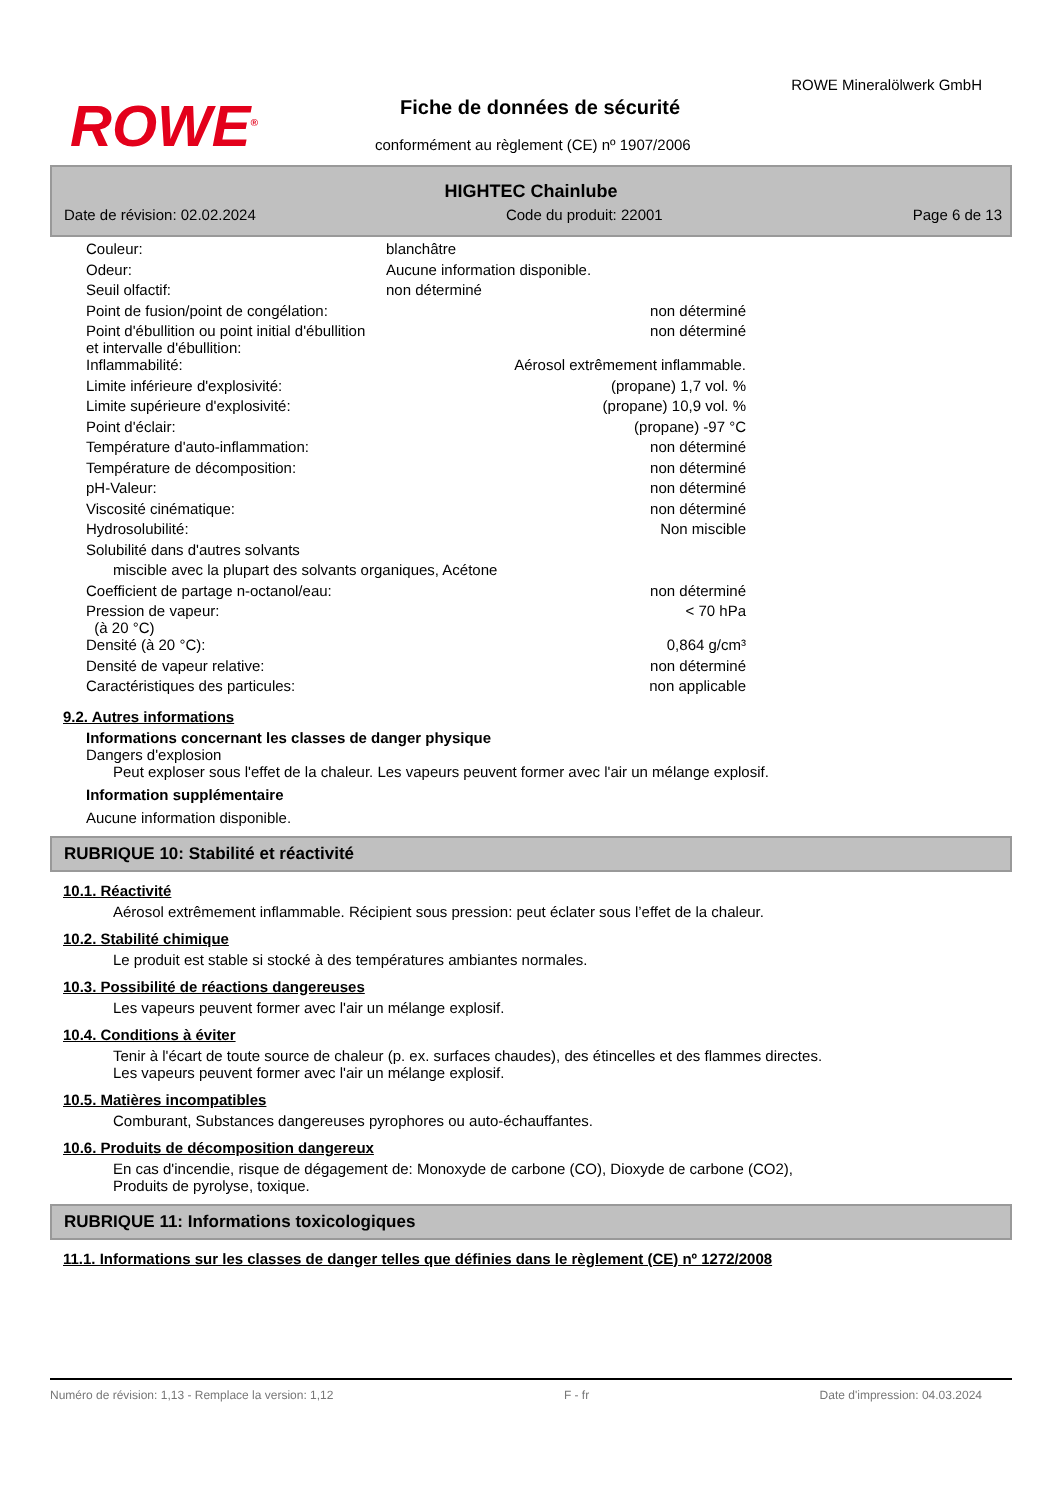ROWE<sup>®</sup>
ROWE Mineralölwerk GmbH
Fiche de données de sécurité
conformément au règlement (CE) nº 1907/2006
HIGHTEC Chainlube
Date de révision: 02.02.2024 Code du produit: 22001 Page 6 de 13
| Couleur: | blanchâtre | |
| Odeur: | Aucune information disponible. | |
| Seuil olfactif: | non déterminé | |
| Point de fusion/point de congélation: | | non déterminé |
| Point d'ébullition ou point initial d'ébullition et intervalle d'ébullition: | | non déterminé |
| Inflammabilité: | | Aérosol extrêmement inflammable. |
| Limite inférieure d'explosivité: | | (propane) 1,7 vol. % |
| Limite supérieure d'explosivité: | | (propane) 10,9 vol. % |
| Point d'éclair: | | (propane) -97 °C |
| Température d'auto-inflammation: | | non déterminé |
| Température de décomposition: | | non déterminé |
| pH-Valeur: | | non déterminé |
| Viscosité cinématique: | | non déterminé |
| Hydrosolubilité: | | Non miscible |
| Solubilité dans d'autres solvants | | |
| miscible avec la plupart des solvants organiques, Acétone | | |
| Coefficient de partage n-octanol/eau: | | non déterminé |
| Pression de vapeur: (à 20 °C) | | < 70 hPa |
| Densité (à 20 °C): | | 0,864 g/cm³ |
| Densité de vapeur relative: | | non déterminé |
| Caractéristiques des particules: | | non applicable |
9.2. Autres informations
Informations concernant les classes de danger physique
Dangers d'explosion
Peut exploser sous l'effet de la chaleur. Les vapeurs peuvent former avec l'air un mélange explosif.
Information supplémentaire
Aucune information disponible.
RUBRIQUE 10: Stabilité et réactivité
10.1. Réactivité
Aérosol extrêmement inflammable. Récipient sous pression: peut éclater sous l’effet de la chaleur.
10.2. Stabilité chimique
Le produit est stable si stocké à des températures ambiantes normales.
10.3. Possibilité de réactions dangereuses
Les vapeurs peuvent former avec l'air un mélange explosif.
10.4. Conditions à éviter
Tenir à l'écart de toute source de chaleur (p. ex. surfaces chaudes), des étincelles et des flammes directes.
Les vapeurs peuvent former avec l'air un mélange explosif.
10.5. Matières incompatibles
Comburant, Substances dangereuses pyrophores ou auto-échauffantes.
10.6. Produits de décomposition dangereux
En cas d'incendie, risque de dégagement de: Monoxyde de carbone (CO), Dioxyde de carbone (CO2),
Produits de pyrolyse, toxique.
RUBRIQUE 11: Informations toxicologiques
11.1. Informations sur les classes de danger telles que définies dans le règlement (CE) nº 1272/2008
Numéro de révision: 1,13 - Remplace la version: 1,12 F - fr Date d'impression: 04.03.2024